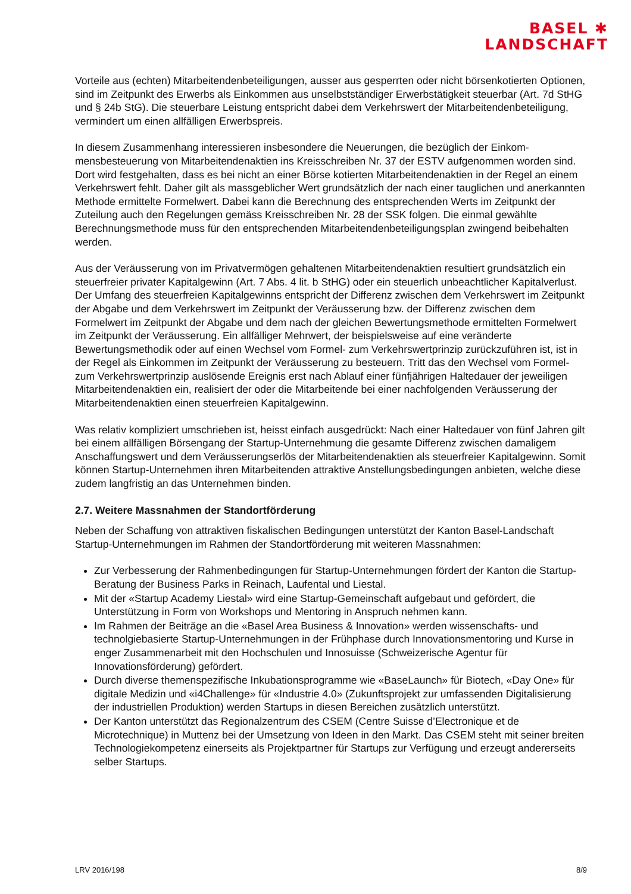BASEL ✱
LANDSCHAFT
Vorteile aus (echten) Mitarbeitendenbeteiligungen, ausser aus gesperrten oder nicht börsenkotier­ten Optionen, sind im Zeitpunkt des Erwerbs als Einkommen aus unselbstständiger Erwerbstätig­keit steuerbar (Art. 7d StHG und § 24b StG). Die steuerbare Leistung entspricht dabei dem Ver­kehrswert der Mitarbeitendenbeteiligung, vermindert um einen allfälligen Erwerbspreis.
In diesem Zusammenhang interessieren insbesondere die Neuerungen, die bezüglich der Einkom­mensbesteuerung von Mitarbeitendenaktien ins Kreisschreiben Nr. 37 der ESTV aufgenommen worden sind. Dort wird festgehalten, dass es bei nicht an einer Börse kotierten Mitarbeitendenak­tien in der Regel an einem Verkehrswert fehlt. Daher gilt als massgeblicher Wert grundsätzlich der nach einer tauglichen und anerkannten Methode ermittelte Formelwert. Dabei kann die Berech­nung des entsprechenden Werts im Zeitpunkt der Zuteilung auch den Regelungen gemäss Kreis­schreiben Nr. 28 der SSK folgen. Die einmal gewählte Berechnungsmethode muss für den ent­sprechenden Mitarbeitendenbeteiligungsplan zwingend beibehalten werden.
Aus der Veräusserung von im Privatvermögen gehaltenen Mitarbeitendenaktien resultiert grund­sätzlich ein steuerfreier privater Kapitalgewinn (Art. 7 Abs. 4 lit. b StHG) oder ein steuerlich unbe­achtlicher Kapitalverlust. Der Umfang des steuerfreien Kapitalgewinns entspricht der Differenz zwi­schen dem Verkehrswert im Zeitpunkt der Abgabe und dem Verkehrswert im Zeitpunkt der Ver­äusserung bzw. der Differenz zwischen dem Formelwert im Zeitpunkt der Abgabe und dem nach der gleichen Bewertungsmethode ermittelten Formelwert im Zeitpunkt der Veräusserung. Ein allfäl­liger Mehrwert, der beispielsweise auf eine veränderte Bewertungsmethodik oder auf einen Wech­sel vom Formel- zum Verkehrswertprinzip zurückzuführen ist, ist in der Regel als Einkommen im Zeitpunkt der Veräusserung zu besteuern. Tritt das den Wechsel vom Formel- zum Verkehrswert­prinzip auslösende Ereignis erst nach Ablauf einer fünfjährigen Haltedauer der jeweiligen Mitarbei­tendenaktien ein, realisiert der oder die Mitarbeitende bei einer nachfolgenden Veräusserung der Mitarbeitendenaktien einen steuerfreien Kapitalgewinn.
Was relativ kompliziert umschrieben ist, heisst einfach ausgedrückt: Nach einer Haltedauer von fünf Jahren gilt bei einem allfälligen Börsengang der Startup-Unternehmung die gesamte Differenz zwischen damaligem Anschaffungswert und dem Veräusserungserlös der Mitarbeitendenaktien als steuerfreier Kapitalgewinn. Somit können Startup-Unternehmen ihren Mitarbeitenden attraktive An­stellungsbedingungen anbieten, welche diese zudem langfristig an das Unternehmen binden.
2.7. Weitere Massnahmen der Standortförderung
Neben der Schaffung von attraktiven fiskalischen Bedingungen unterstützt der Kanton Basel-Land­schaft Startup-Unternehmungen im Rahmen der Standortförderung mit weiteren Massnahmen:
Zur Verbesserung der Rahmenbedingungen für Startup-Unternehmungen fördert der Kanton die Startup-Beratung der Business Parks in Reinach, Laufental und Liestal.
Mit der «Startup Academy Liestal» wird eine Startup-Gemeinschaft aufgebaut und gefördert, die Unterstützung in Form von Workshops und Mentoring in Anspruch nehmen kann.
Im Rahmen der Beiträge an die «Basel Area Business & Innovation» werden wissenschafts- und technolgiebasierte Startup-Unternehmungen in der Frühphase durch Innovationsmentoring und Kurse in enger Zusammenarbeit mit den Hochschulen und Innosuisse (Schweizerische Agentur für Innovationsförderung) gefördert.
Durch diverse themenspezifische Inkubationsprogramme wie «BaseLaunch» für Biotech, «Day One» für digitale Medizin und «i4Challenge» für «Industrie 4.0» (Zukunftsprojekt zur umfassen­den Digitalisierung der industriellen Produktion) werden Startups in diesen Bereichen zusätz­lich unterstützt.
Der Kanton unterstützt das Regionalzentrum des CSEM (Centre Suisse d’Electronique et de Microtechnique) in Muttenz bei der Umsetzung von Ideen in den Markt. Das CSEM steht mit seiner breiten Technologiekompetenz einerseits als Projektpartner für Startups zur Verfügung und erzeugt andererseits selber Startups.
LRV 2016/198 8/9